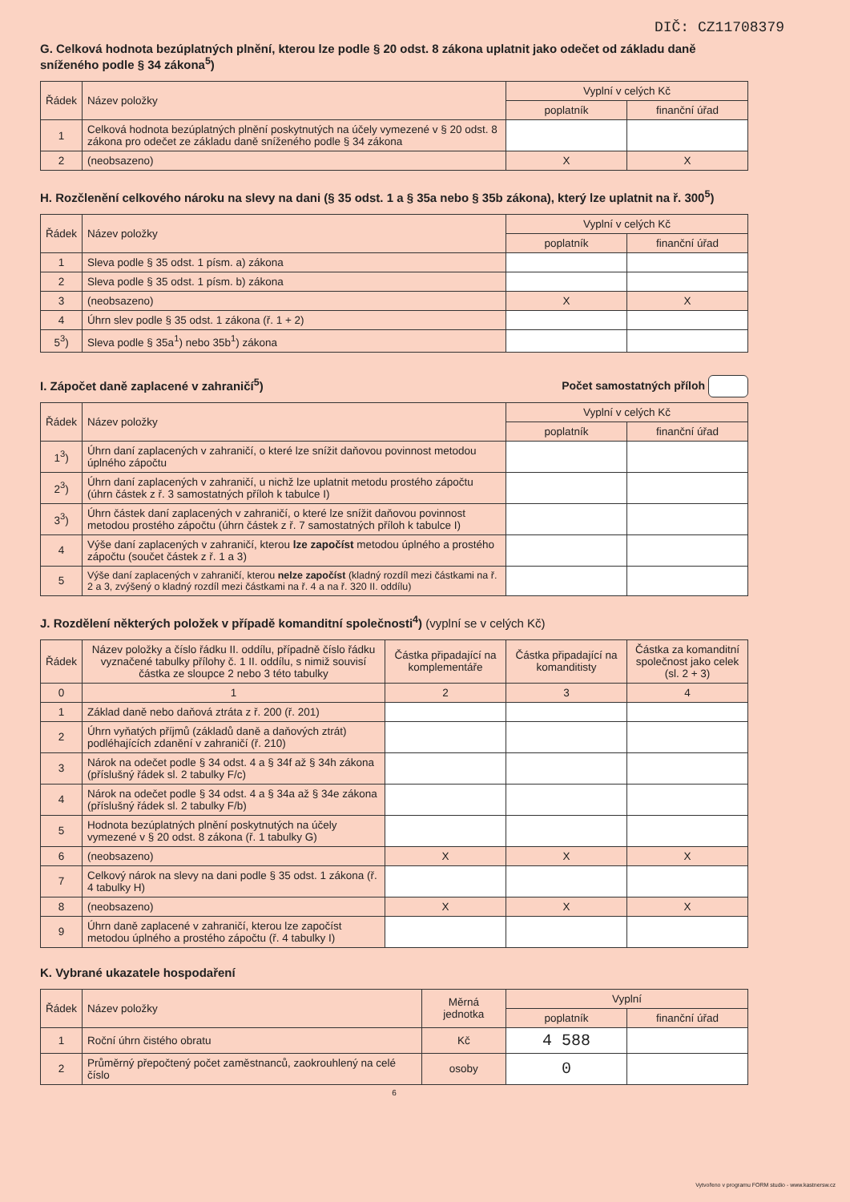DIČ: CZ11708379
G. Celková hodnota bezúplatných plnění, kterou lze podle § 20 odst. 8 zákona uplatnit jako odečet od základu daně sníženého podle § 34 zákona<sup>5</sup>)
| Řádek | Název položky | Vyplní v celých Kč | |
| --- | --- | --- | --- |
| | | poplatník | finanční úřad |
| 1 | Celková hodnota bezúplatných plnění poskytnutých na účely vymezené v § 20 odst. 8 zákona pro odečet ze základu daně sníženého podle § 34 zákona | | |
| 2 | (neobsazeno) | X | X |
H. Rozčlenění celkového nároku na slevy na dani (§ 35 odst. 1 a § 35a nebo § 35b zákona), který lze uplatnit na ř. 300<sup>5</sup>)
| Řádek | Název položky | Vyplní v celých Kč | |
| --- | --- | --- | --- |
| | | poplatník | finanční úřad |
| 1 | Sleva podle § 35 odst. 1 písm. a) zákona | | |
| 2 | Sleva podle § 35 odst. 1 písm. b) zákona | | |
| 3 | (neobsazeno) | X | X |
| 4 | Úhrn slev podle § 35 odst. 1 zákona (ř. 1 + 2) | | |
| 5<sup>3</sup>) | Sleva podle § 35a<sup>1</sup>) nebo 35b<sup>1</sup>) zákona | | |
I. Zápočet daně zaplacené v zahraničí<sup>5</sup>)
Počet samostatných příloh
| Řádek | Název položky | Vyplní v celých Kč | |
| --- | --- | --- | --- |
| | | poplatník | finanční úřad |
| 1<sup>3</sup>) | Úhrn daní zaplacených v zahraničí, o které lze snížit daňovou povinnost metodou úplného zápočtu | | |
| 2<sup>3</sup>) | Úhrn daní zaplacených v zahraničí, u nichž lze uplatnit metodu prostého zápočtu (úhrn částek z ř. 3 samostatných příloh k tabulce I) | | |
| 3<sup>3</sup>) | Úhrn částek daní zaplacených v zahraničí, o které lze snížit daňovou povinnost metodou prostého zápočtu (úhrn částek z ř. 7 samostatných příloh k tabulce I) | | |
| 4 | Výše daní zaplacených v zahraničí, kterou lze započíst metodou úplného a prostého zápočtu (součet částek z ř. 1 a 3) | | |
| 5 | Výše daní zaplacených v zahraničí, kterou nelze započíst (kladný rozdíl mezi částkami na ř. 2 a 3, zvýšený o kladný rozdíl mezi částkami na ř. 4 a na ř. 320 II. oddílu) | | |
J. Rozdělení některých položek v případě komanditní společnosti<sup>4</sup>) (vyplní se v celých Kč)
| Řádek | Název položky a číslo řádku II. oddílu, případně číslo řádku vyznačené tabulky přílohy č. 1 II. oddílu, s nimiž souvisí částka ze sloupce 2 nebo 3 této tabulky | Částka připadající na komplementáře | Částka připadající na komanditisty | Částka za komanditní společnost jako celek (sl. 2 + 3) |
| --- | --- | --- | --- | --- |
| 0 | 1 | 2 | 3 | 4 |
| 1 | Základ daně nebo daňová ztráta z ř. 200 (ř. 201) | | | |
| 2 | Úhrn vyňatých příjmů (základů daně a daňových ztrát) podléhajících zdanění v zahraničí (ř. 210) | | | |
| 3 | Nárok na odečet podle § 34 odst. 4 a § 34f až § 34h zákona (příslušný řádek sl. 2 tabulky F/c) | | | |
| 4 | Nárok na odečet podle § 34 odst. 4 a § 34a až § 34e zákona (příslušný řádek sl. 2 tabulky F/b) | | | |
| 5 | Hodnota bezúplatných plnění poskytnutých na účely vymezené v § 20 odst. 8 zákona (ř. 1 tabulky G) | | | |
| 6 | (neobsazeno) | X | X | X |
| 7 | Celkový nárok na slevy na dani podle § 35 odst. 1 zákona (ř. 4 tabulky H) | | | |
| 8 | (neobsazeno) | X | X | X |
| 9 | Úhrn daně zaplacené v zahraničí, kterou lze započíst metodou úplného a prostého zápočtu (ř. 4 tabulky I) | | | |
K. Vybrané ukazatele hospodaření
| Řádek | Název položky | Měrná jednotka | Vyplní | |
| --- | --- | --- | --- | --- |
| | | | poplatník | finanční úřad |
| 1 | Roční úhrn čistého obratu | Kč | 4 588 | |
| 2 | Průměrný přepočtený počet zaměstnanců, zaokrouhlený na celé číslo | osoby | 0 | |
6
Vytvořeno v programu FORM studio - www.kastnersw.cz